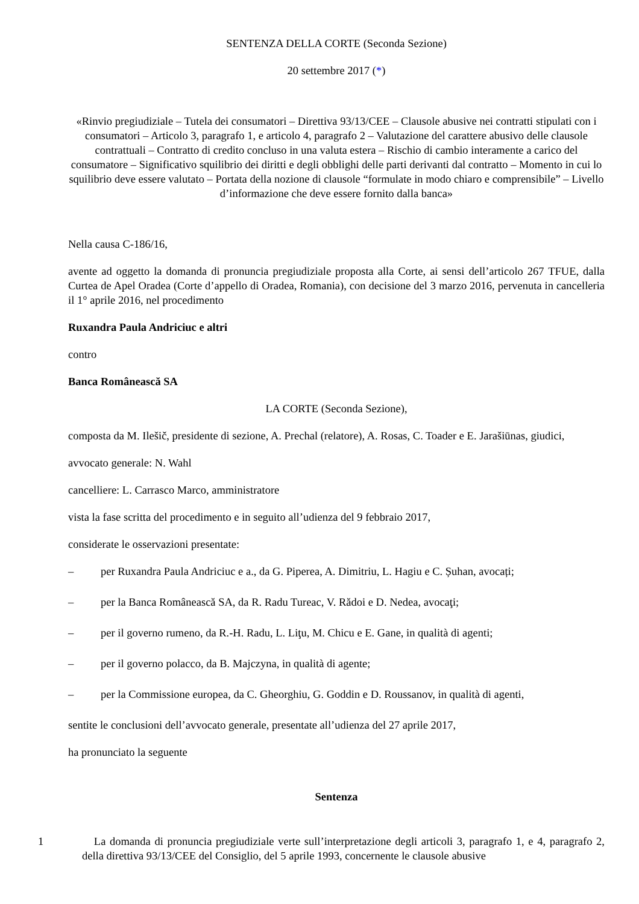SENTENZA DELLA CORTE (Seconda Sezione)
20 settembre 2017 (*)
«Rinvio pregiudiziale – Tutela dei consumatori – Direttiva 93/13/CEE – Clausole abusive nei contratti stipulati con i consumatori – Articolo 3, paragrafo 1, e articolo 4, paragrafo 2 – Valutazione del carattere abusivo delle clausole contrattuali – Contratto di credito concluso in una valuta estera – Rischio di cambio interamente a carico del consumatore – Significativo squilibrio dei diritti e degli obblighi delle parti derivanti dal contratto – Momento in cui lo squilibrio deve essere valutato – Portata della nozione di clausole “formulate in modo chiaro e comprensibile” – Livello d’informazione che deve essere fornito dalla banca»
Nella causa C‑186/16,
avente ad oggetto la domanda di pronuncia pregiudiziale proposta alla Corte, ai sensi dell’articolo 267 TFUE, dalla Curtea de Apel Oradea (Corte d’appello di Oradea, Romania), con decisione del 3 marzo 2016, pervenuta in cancelleria il 1° aprile 2016, nel procedimento
Ruxandra Paula Andriciuc e altri
contro
Banca Românească SA
LA CORTE (Seconda Sezione),
composta da M. Ilešič, presidente di sezione, A. Prechal (relatore), A. Rosas, C. Toader e E. Jarašiūnas, giudici,
avvocato generale: N. Wahl
cancelliere: L. Carrasco Marco, amministratore
vista la fase scritta del procedimento e in seguito all’udienza del 9 febbraio 2017,
considerate le osservazioni presentate:
– per Ruxandra Paula Andriciuc e a., da G. Piperea, A. Dimitriu, L. Hagiu e C. Șuhan, avocați;
– per la Banca Românească SA, da R. Radu Tureac, V. Rădoi e D. Nedea, avocaţi;
– per il governo rumeno, da R.‑H. Radu, L. Liţu, M. Chicu e E. Gane, in qualità di agenti;
– per il governo polacco, da B. Majczyna, in qualità di agente;
– per la Commissione europea, da C. Gheorghiu, G. Goddin e D. Roussanov, in qualità di agenti,
sentite le conclusioni dell’avvocato generale, presentate all’udienza del 27 aprile 2017,
ha pronunciato la seguente
Sentenza
1 La domanda di pronuncia pregiudiziale verte sull’interpretazione degli articoli 3, paragrafo 1, e 4, paragrafo 2, della direttiva 93/13/CEE del Consiglio, del 5 aprile 1993, concernente le clausole abusive